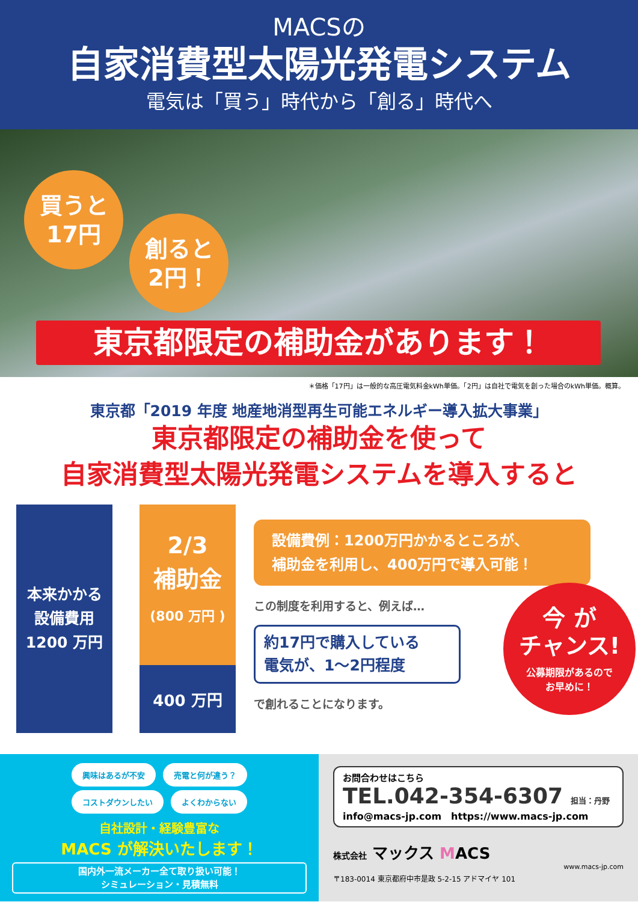MACSの
自家消費型太陽光発電システム
電気は「買う」時代から「創る」時代へ
買うと
17円
創ると
2円！
東京都限定の補助金があります！
＊価格「17円」は一般的な高圧電気料金kWh単価。「2円」は自社で電気を創った場合のkWh単価。概算。
東京都「2019 年度 地産地消型再生可能エネルギー導入拡大事業」
東京都限定の補助金を使って
自家消費型太陽光発電システムを導入すると
本来かかる
設備費用
1200 万円
2/3
補助金
(800 万円 )
400 万円
設備費例：1200万円かかるところが、
補助金を利用し、400万円で導入可能！
この制度を利用すると、例えば…
約17円で購入している
電気が、1～2円程度
で創れることになります。
今 が
チャンス!
公募期限があるので
お早めに！
興味はあるが不安 売電と何が違う？
コストダウンしたい よくわからない
自社設計・経験豊富な
MACS が解決いたします！
国内外一流メーカー全て取り扱い可能！
シミュレーション・見積無料
お問合わせはこちら
TEL.042-354-6307 担当：丹野
info@macs-jp.com　https://www.macs-jp.com
株式会社 マックス MACS
www.macs-jp.com
〒183-0014 東京都府中市是政 5-2-15 アドマイヤ 101